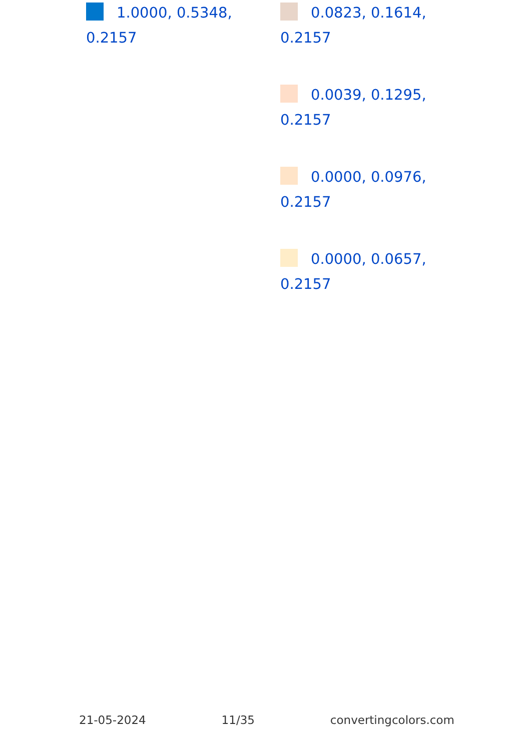1.0000, 0.5348, 0.2157 0.0823, 0.1614, 0.2157
0.0039, 0.1295, 0.2157
0.0000, 0.0976, 0.2157
0.0000, 0.0657, 0.2157
21-05-2024 11/35 convertingcolors.com